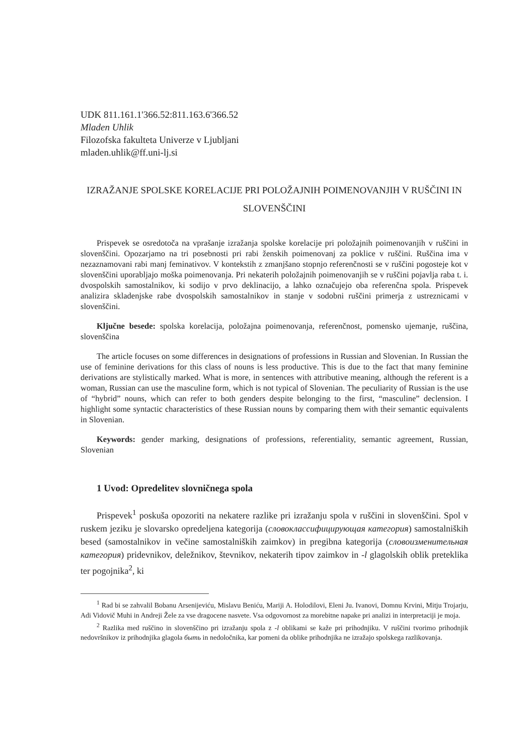UDK 811.161.1'366.52:811.163.6'366.52
Mladen Uhlik
Filozofska fakulteta Univerze v Ljubljani
mladen.uhlik@ff.uni-lj.si
IZRAŽANJE SPOLSKE KORELACIJE PRI POLOŽAJNIH POIMENOVANJIH V RUŠČINI IN SLOVENŠČINI
Prispevek se osredotoča na vprašanje izražanja spolske korelacije pri položajnih poimenovanjih v ruščini in slovenščini. Opozarjamo na tri posebnosti pri rabi ženskih poimenovanj za poklice v ruščini. Ruščina ima v nezaznamovani rabi manj feminativov. V kontekstih z zmanjšano stopnjo referenčnosti se v ruščini pogosteje kot v slovenščini uporabljajo moška poimenovanja. Pri nekaterih položajnih poimenovanjih se v ruščini pojavlja raba t. i. dvospolskih samostalnikov, ki sodijo v prvo deklinacijo, a lahko označujejo oba referenčna spola. Prispevek analizira skladenjske rabe dvospolskih samostalnikov in stanje v sodobni ruščini primerja z ustreznicami v slovenščini.
Ključne besede: spolska korelacija, položajna poimenovanja, referenčnost, pomensko ujemanje, ruščina, slovenščina
The article focuses on some differences in designations of professions in Russian and Slovenian. In Russian the use of feminine derivations for this class of nouns is less productive. This is due to the fact that many feminine derivations are stylistically marked. What is more, in sentences with attributive meaning, although the referent is a woman, Russian can use the masculine form, which is not typical of Slovenian. The peculiarity of Russian is the use of “hybrid” nouns, which can refer to both genders despite belonging to the first, “masculine” declension. I highlight some syntactic characteristics of these Russian nouns by comparing them with their semantic equivalents in Slovenian.
Keywords: gender marking, designations of professions, referentiality, semantic agreement, Russian, Slovenian
1 Uvod: Opredelitev slovničnega spola
Prispevek<sup>1</sup> poskuša opozoriti na nekatere razlike pri izražanju spola v ruščini in slovenščini. Spol v ruskem jeziku je slovarsko opredeljena kategorija (словоклассифицирующая категория) samostalniških besed (samostalnikov in večine samostalniških zaimkov) in pregibna kategorija (словоизменительная категория) pridevnikov, deležnikov, števnikov, nekaterih tipov zaimkov in -l glagolskih oblik preteklika ter pogojnika<sup>2</sup>, ki
<sup>1</sup> Rad bi se zahvalil Bobanu Arsenijeviću, Mislavu Beniću, Mariji A. Holodilovi, Eleni Ju. Ivanovi, Domnu Krvini, Mitju Trojarju, Adi Vidovič Muhi in Andreji Žele za vse dragocene nasvete. Vsa odgovornost za morebitne napake pri analizi in interpretaciji je moja.
<sup>2</sup> Razlika med ruščino in slovenščino pri izražanju spola z -l oblikami se kaže pri prihodnjiku. V ruščini tvorimo prihodnjik nedovršnikov iz prihodnjika glagola быть in nedoločnika, kar pomeni da oblike prihodnjika ne izražajo spolskega razlikovanja.